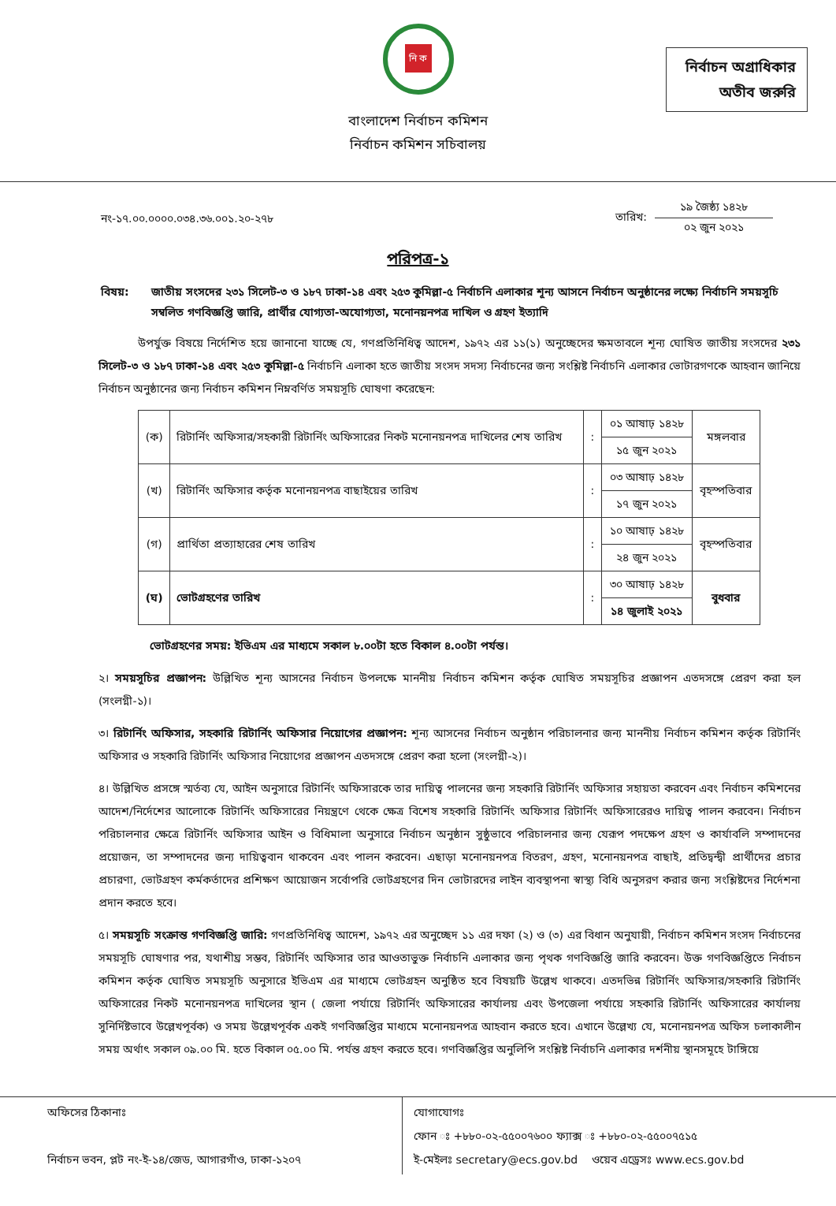নি ক
বাংলাদেশ নির্বাচন কমিশন
নির্বাচন কমিশন সচিবালয়
নির্বাচন অগ্রাধিকার
অতীব জরুরি
নং-১৭.০০.০০০০.০৩৪.৩৬.০০১.২০-২৭৮
তারিখ:
১৯ জৈষ্ঠ্য ১৪২৮
০২ জুন ২০২১
পরিপত্র-১
বিষয়: জাতীয় সংসদের ২৩১ সিলেট-৩ ও ১৮৭ ঢাকা-১৪ এবং ২৫৩ কুমিল্লা-৫ নির্বাচনি এলাকার শূন্য আসনে নির্বাচন অনুষ্ঠানের লক্ষ্যে নির্বাচনি সময়সূচি সম্বলিত গণবিজ্ঞপ্তি জারি, প্রার্থীর যোগ্যতা-অযোগ্যতা, মনোনয়নপত্র দাখিল ও গ্রহণ ইত্যাদি
উপর্যুক্ত বিষয়ে নির্দেশিত হয়ে জানানো যাচ্ছে যে, গণপ্রতিনিধিত্ব আদেশ, ১৯৭২ এর ১১(১) অনুচ্ছেদের ক্ষমতাবলে শূন্য ঘোষিত জাতীয় সংসদের ২৩১ সিলেট-৩ ও ১৮৭ ঢাকা-১৪ এবং ২৫৩ কুমিল্লা-৫ নির্বাচনি এলাকা হতে জাতীয় সংসদ সদস্য নির্বাচনের জন্য সংশ্লিষ্ট নির্বাচনি এলাকার ভোটারগণকে আহবান জানিয়ে নির্বাচন অনুষ্ঠানের জন্য নির্বাচন কমিশন নিম্নবর্ণিত সময়সূচি ঘোষণা করেছেন:
| (ক) | রিটার্নিং অফিসার/সহকারী রিটার্নিং অফিসারের নিকট মনোনয়নপত্র দাখিলের শেষ তারিখ | : | ০১ আষাঢ় ১৪২৮ | মঙ্গলবার |
| | | | ১৫ জুন ২০২১ | |
| (খ) | রিটার্নিং অফিসার কর্তৃক মনোনয়নপত্র বাছাইয়ের তারিখ | : | ০৩ আষাঢ় ১৪২৮ | বৃহস্পতিবার |
| | | | ১৭ জুন ২০২১ | |
| (গ) | প্রার্থিতা প্রত্যাহারের শেষ তারিখ | : | ১০ আষাঢ় ১৪২৮ | বৃহস্পতিবার |
| | | | ২৪ জুন ২০২১ | |
| (ঘ) | ভোটগ্রহণের তারিখ | : | ৩০ আষাঢ় ১৪২৮ | বুধবার |
| | | | ১৪ জুলাই ২০২১ | |
ভোটগ্রহণের সময়: ইভিএম এর মাধ্যমে সকাল ৮.০০টা হতে বিকাল ৪.০০টা পর্যন্ত।
২। সময়সূচির প্রজ্ঞাপন: উল্লিখিত শূন্য আসনের নির্বাচন উপলক্ষে মাননীয় নির্বাচন কমিশন কর্তৃক ঘোষিত সময়সূচির প্রজ্ঞাপন এতদসঙ্গে প্রেরণ করা হল (সংলগ্নী-১)।
৩। রিটার্নিং অফিসার, সহকারি রিটার্নিং অফিসার নিয়োগের প্রজ্ঞাপন: শূন্য আসনের নির্বাচন অনুষ্ঠান পরিচালনার জন্য মাননীয় নির্বাচন কমিশন কর্তৃক রিটার্নিং অফিসার ও সহকারি রিটার্নিং অফিসার নিয়োগের প্রজ্ঞাপন এতদসঙ্গে প্রেরণ করা হলো (সংলগ্নী-২)।
৪। উল্লিখিত প্রসঙ্গে স্মর্তব্য যে, আইন অনুসারে রিটার্নিং অফিসারকে তার দায়িত্ব পালনের জন্য সহকারি রিটার্নিং অফিসার সহায়তা করবেন এবং নির্বাচন কমিশনের আদেশ/নির্দেশের আলোকে রিটার্নিং অফিসারের নিয়ন্ত্রণে থেকে ক্ষেত্র বিশেষ সহকারি রিটার্নিং অফিসার রিটার্নিং অফিসারেরও দায়িত্ব পালন করবেন। নির্বাচন পরিচালনার ক্ষেত্রে রিটার্নিং অফিসার আইন ও বিধিমালা অনুসারে নির্বাচন অনুষ্ঠান সুষ্ঠুভাবে পরিচালনার জন্য যেরূপ পদক্ষেপ গ্রহণ ও কার্যাবলি সম্পাদনের প্রয়োজন, তা সম্পাদনের জন্য দায়িত্ববান থাকবেন এবং পালন করবেন। এছাড়া মনোনয়নপত্র বিতরণ, গ্রহণ, মনোনয়নপত্র বাছাই, প্রতিদ্বন্দ্বী প্রার্থীদের প্রচার প্রচারণা, ভোটগ্রহণ কর্মকর্তাদের প্রশিক্ষণ আয়োজন সর্বোপরি ভোটগ্রহণের দিন ভোটারদের লাইন ব্যবস্থাপনা স্বাস্থ্য বিধি অনুসরণ করার জন্য সংশ্লিষ্টদের নির্দেশনা প্রদান করতে হবে।
৫। সময়সূচি সংক্রান্ত গণবিজ্ঞপ্তি জারি: গণপ্রতিনিধিত্ব আদেশ, ১৯৭২ এর অনুচ্ছেদ ১১ এর দফা (২) ও (৩) এর বিধান অনুযায়ী, নির্বাচন কমিশন সংসদ নির্বাচনের সময়সূচি ঘোষণার পর, যথাশীঘ্র সম্ভব, রিটার্নিং অফিসার তার আওতাভুক্ত নির্বাচনি এলাকার জন্য পৃথক গণবিজ্ঞপ্তি জারি করবেন। উক্ত গণবিজ্ঞপ্তিতে নির্বাচন কমিশন কর্তৃক ঘোষিত সময়সূচি অনুসারে ইভিএম এর মাধ্যমে ভোটগ্রহন অনুষ্ঠিত হবে বিষয়টি উল্লেখ থাকবে। এতদভিন্ন রিটার্নিং অফিসার/সহকারি রিটার্নিং অফিসারের নিকট মনোনয়নপত্র দাখিলের স্থান ( জেলা পর্যায়ে রিটার্নিং অফিসারের কার্যালয় এবং উপজেলা পর্যায়ে সহকারি রিটার্নিং অফিসারের কার্যালয় সুনির্দিষ্টভাবে উল্লেখপূর্বক) ও সময় উল্লেখপূর্বক একই গণবিজ্ঞপ্তির মাধ্যমে মনোনয়নপত্র আহবান করতে হবে। এখানে উল্লেখ্য যে, মনোনয়নপত্র অফিস চলাকালীন সময় অর্থাৎ সকাল ০৯.০০ মি. হতে বিকাল ০৫.০০ মি. পর্যন্ত গ্রহণ করতে হবে। গণবিজ্ঞপ্তির অনুলিপি সংশ্লিষ্ট নির্বাচনি এলাকার দর্শনীয় স্থানসমূহে টাঙ্গিয়ে
অফিসের ঠিকানাঃ
নির্বাচন ভবন, প্লট নং-ই-১৪/জেড, আগারগাঁও, ঢাকা-১২০৭
যোগাযোগঃ
ফোন ঃ +৮৮০-০২-৫৫০০৭৬০০ ফ্যাক্স ঃ +৮৮০-০২-৫৫০০৭৫১৫
ই-মেইলঃ secretary@ecs.gov.bd ওয়েব এড্রেসঃ www.ecs.gov.bd